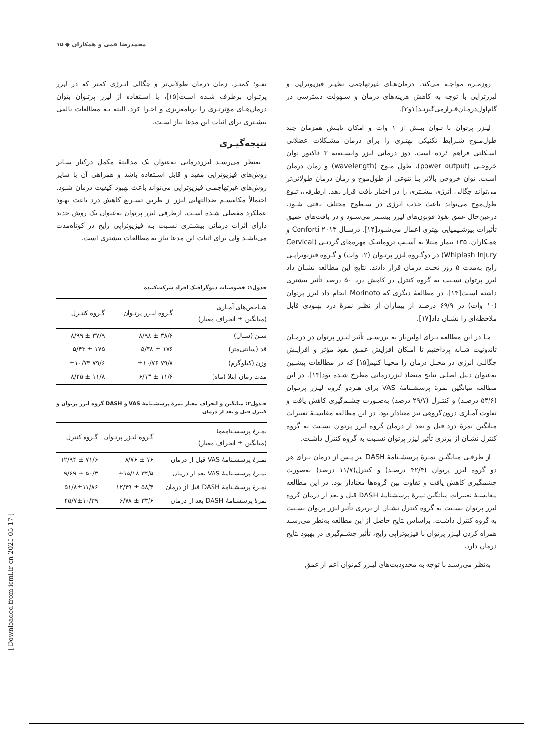محمدرضا قمی و همکاران ◆ ۱۵
روزمـره مواجـه می‌کند. درمان‌هـای غیرتهاجمی نظیـر فیزیوتراپی و لیزرتراپی با توجه به کاهش هزینه‌های درمان و سـهولت دسترسی در گام‌اول‌درمـان‌قـرارمی‌گیرنـد[۱و۲].
لیـزر پرتوان با تـوان بیـش از ۱ وات و امکان تابـش همزمان چند طول‌مـوج شـرایط تکنیکی بهتـری را برای درمان مشـکلات عضلانی اسـکلتی فراهم کرده است. دوز درمانی لیزر وابسـته‌به ۳ فاکتور توان خروجـی (power output)، طول مـوج (wavelength) و زمان درمان اسـت. توان خروجی بالاتر بـا تنوعی از طول‌موج و زمان درمان طولانی‌تر می‌تواند چگالی انرژی بیشـتری را در اختیار بافت قرار دهد. ازطرفی، تنوع طول‌موج می‌تواند باعث جذب انرژی در سـطوح مختلف بافتی شـود. درعین‌حال عمق نفوذ فوتون‌های لیزر بیشـتر می‌شـود و در بافت‌های عمیق تأثیرات بیوشـیمیایی بهتری اعمال می‌شـود[۱۴]. درسـال ۲۰۱۳ Conforti و همـکاران، ۱۳۵ بیمار مبتلا به آسـیب ترومانیـک مهره‌های گردنـی (Cervical Whiplash Injury) در دوگـروه لیزر پرتـوان (۱۲ وات) و گـروه فیزیوتراپـی رایج به‌مدت ۵ روز تحـت درمان قرار دادند. نتایج این مطالعه نشـان داد لیزر پرتوان نسـبت به گروه کنترل در کاهش درد ۵۰ درصد تأثیر بیشتری داشته اسـت[۱۴]. در مطالعهٔ دیگری که Morinoto انجام داد لیزر پرتوان (۱۰ وات) در ۶۹/۹ درصـد از بیماران از نظـر نمرهٔ درد بهبودی قابل ملاحظه‌ای را نشـان داد[۱۷].
مـا در این مطالعه بـرای اولین‌بار به بررسـی تأثیر لیـزر پرتوان در درمـان تاندونیت شـانه پرداختیم تا امـکان افزایش عمـق نفوذ مؤثر و افزایـش چگالـی انرژی در محـل درمان را محیـا کنیم[۱۵] که در مطالعات پیشـین به‌عنوان دلیل اصلـی نتایج متضاد لیزردرمانی مطرح شـده بود[۱۳]. در این مطالعه میانگین نمرهٔ پرسشـنامهٔ VAS برای هـردو گروه لیـزر پرتـوان (۵۴/۶ درصـد) و کنتـرل (۲۹/۷ درصد) به‌صـورت چشـم‌گیری کاهش یافت و تفاوت آمـاری درون‌گروهی نیز معنادار بود. در این مطالعه مقایسـهٔ تغییرات میانگین نمرهٔ درد قبل و بعد از درمان گروه لیزر پرتوان نسـبت به گروه کنترل نشـان از برتری تأثیر لیزر پرتوان نسـبت به گروه کنترل داشـت.
از طرفـی میانگیـن نمـرهٔ پرسشـنامهٔ DASH نیز پـس از درمان بـرای هر دو گروه لیزر پرتوان (۴۲/۴ درصـد) و کنترل(۱۱/۷ درصد) به‌صورت چشمگیری کاهش یافت و تفاوت بین گروه‌ها معنادار بود. در این مطالعه مقایسـهٔ تغییرات میانگین نمرهٔ پرسشنامهٔ DASH قبل و بعد از درمان گروه لیزر پرتوان نسـبت به گروه کنترل نشـان از برتری تأثیر لیزر پرتوان نسـبت به گروه کنترل داشـت. براساس نتایج حاصل از این مطالعه به‌نظر می‌رسـد همراه کردن لیـزر پرتوان با فیزیوتراپی رایج، تأثیر چشـم‌گیری در بهبود نتایج درمان دارد.
به‌نظر می‌رسـد با توجه به محدودیت‌های لیـزر کم‌توان اعم از عمق
نفـوذ کمتـر، زمان درمان طولانی‌تر و چگالی انـرژی کمتر که در لیزر پرتـوان برطرف شـده اسـت[۱۵]، با اسـتفاده از لیزر پرتـوان بتوان درمان‌هـای مؤثرتـری را برنامه‌ریزی و اجـرا کرد. البته بـه مطالعات بالینی بیشـتری برای اثبات این مدعا نیاز اسـت.
نتیجه‌گیـری
به‌نظر می‌رسـد لیزردرمانی به‌عنوان یک مدالیتهٔ مکمل درکنار سـایر روش‌های فیزیوتراپی مفید و قابل اسـتفاده باشد و همراهی آن با سایر روش‌های غیرتهاجمـی فیزیوتراپی می‌تواند باعث بهبود کیفیت درمان شـود. احتمالاً مکانیسـم ضدالتهابی لیزر از طریق تسـریع کاهش درد باعث بهبود عملکرد مفصلی شـده اسـت. ازطرفی لیزر پرتوان به‌عنوان یک روش جدید دارای اثرات درمانی بیشـتری نسـبت بـه فیزیوتراپی رایج در کوتاه‌مدت می‌باشـد ولی برای اثبات این مدعا نیاز به مطالعات بیشتری است.
جدول۱: خصوصیات دموگرافیک افراد شرکت‌کننده
| شـاخص‌های آمـاری (میانگین ± انحراف معیار) | گـروه لیـزر پرتـوان | گـروه کنتـرل |
| --- | --- | --- |
| سـن (سـال) | ۳۸/۶ ± ۸/۹۸ | ۳۷/۹ ± ۸/۹۹ |
| قد (سانتی‌متر) | ۱۷۶ ± ۵/۳۸ | ۱۷۵ ± ۵/۴۳ |
| وزن (کیلوگرم) | ۷۹/۸ ±۱۰/۷۶ | ۷۹/۶ ±۱۰/۷۳ |
| مدت زمان ابتلا (ماه) | ۱۱/۶ ± ۶/۱۳ | ۱۱/۸ ± ۸/۲۵ |
جـدول۲: میانگین و انحراف معیار نمرهٔ پرسشـنامهٔ VAS و DASH گروه لیزر پرتوان و کنترل قبل و بعد از درمان
| نمـرهٔ پرسشـنامه‌ها (میانگین ± انحراف معیار) | گـروه لیـزر پرتـوان | گـروه کنترل |
| --- | --- | --- |
| نمـرهٔ پرسشـنامهٔ VAS قبل از درمان | ۷۶ ± ۸/۷۶ | ۷۱/۶ ± ۱۲/۹۴ |
| نمـرهٔ پرسشـنامهٔ VAS بعد از درمان | ۳۴/۵ ±۱۵/۱۸ | ۵۰/۳ ± ۹/۶۹ |
| نمـرهٔ پرسشـنامهٔ DASH قبل از درمان | ۵۸/۴ ± ۱۲/۴۹ | ۵۱/۸±۱۱/۸۶ |
| نمرهٔ پرسشنامهٔ DASH بعد از درمان | ۳۳/۶ ± ۶/۷۸ | ۴۵/۷±۱۰/۳۹ |
[ Downloaded from icml.ir on 2025-05-17 ]